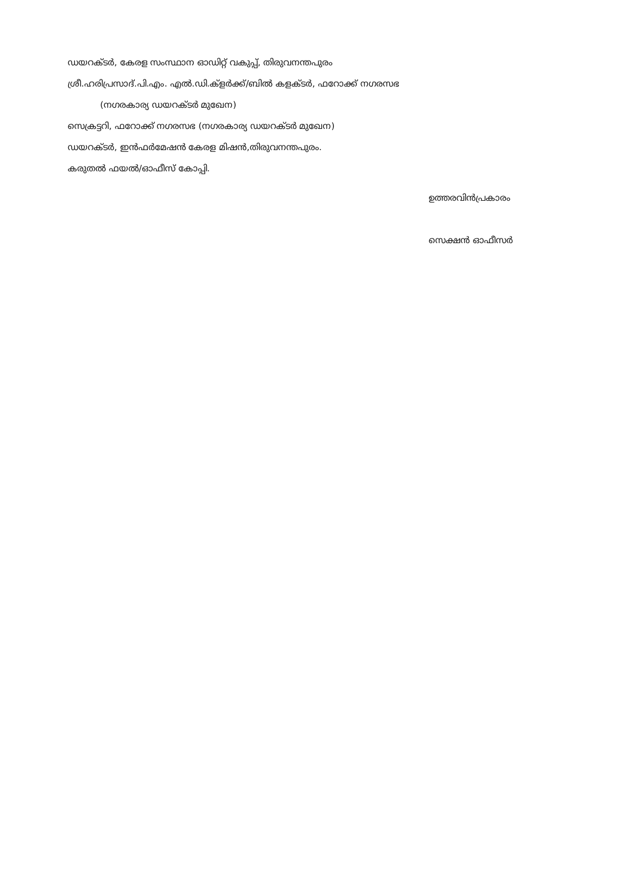ഡയറക്ടർ, കേരള സംസ്ഥാന ഓഡിറ്റ് വകുപ്പ്, തിരുവനന്തപുരം
ശ്രീ.ഹരിപ്രസാദ്.പി.എം. എൽ.ഡി.ക്ളർക്ക്/ബിൽ കളക്ടർ, ഫറോക്ക് നഗരസഭ
(നഗരകാര്യ ഡയറക്ടർ മുഖേന)
സെക്രട്ടറി, ഫറോക്ക് നഗരസഭ (നഗരകാര്യ ഡയറക്ടർ മുഖേന)
ഡയറക്ടർ, ഇൻഫർമേഷൻ കേരള മിഷൻ,തിരുവനന്തപുരം.
കരുതൽ ഫയൽ/ഓഫീസ് കോപ്പി.
ഉത്തരവിൻപ്രകാരം
സെക്ഷൻ ഓഫീസർ